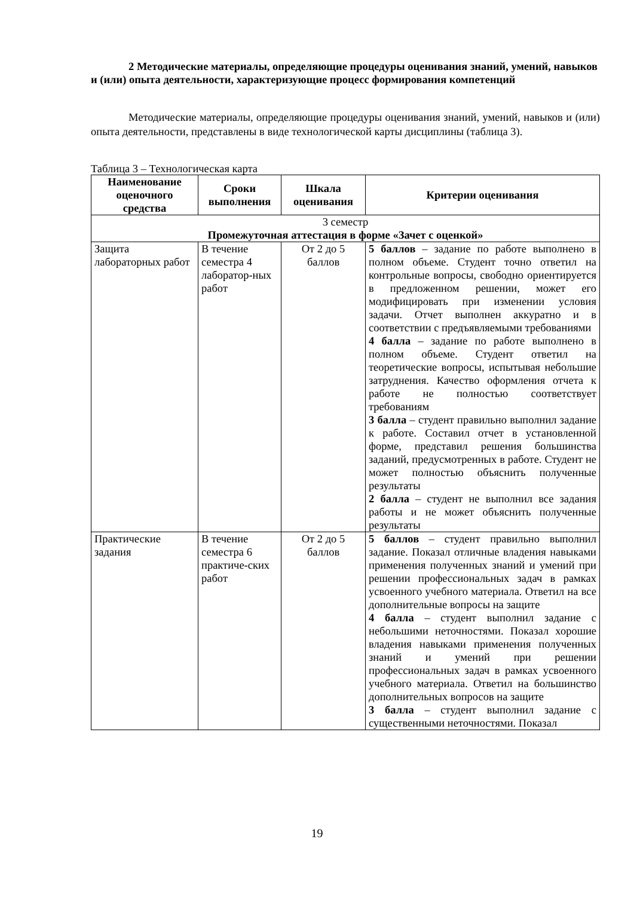2 Методические материалы, определяющие процедуры оценивания знаний, умений, навыков и (или) опыта деятельности, характеризующие процесс формирования компетенций
Методические материалы, определяющие процедуры оценивания знаний, умений, навыков и (или) опыта деятельности, представлены в виде технологической карты дисциплины (таблица 3).
Таблица 3 – Технологическая карта
| Наименование оценочного средства | Сроки выполнения | Шкала оценивания | Критерии оценивания |
| --- | --- | --- | --- |
| 3 семестр Промежуточная аттестация в форме «Зачет с оценкой» | | | |
| Защита лабораторных работ | В течение семестра 4 лаборатор-ных работ | От 2 до 5 баллов | 5 баллов – задание по работе выполнено в полном объеме. Студент точно ответил на контрольные вопросы, свободно ориентируется в предложенном решении, может его модифицировать при изменении условия задачи. Отчет выполнен аккуратно и в соответствии с предъявляемыми требованиями 4 балла – задание по работе выполнено в полном объеме. Студент ответил на теоретические вопросы, испытывая небольшие затруднения. Качество оформления отчета к работе не полностью соответствует требованиям 3 балла – студент правильно выполнил задание к работе. Составил отчет в установленной форме, представил решения большинства заданий, предусмотренных в работе. Студент не может полностью объяснить полученные результаты 2 балла – студент не выполнил все задания работы и не может объяснить полученные результаты |
| Практические задания | В течение семестра 6 практиче-ских работ | От 2 до 5 баллов | 5 баллов – студент правильно выполнил задание. Показал отличные владения навыками применения полученных знаний и умений при решении профессиональных задач в рамках усвоенного учебного материала. Ответил на все дополнительные вопросы на защите 4 балла – студент выполнил задание с небольшими неточностями. Показал хорошие владения навыками применения полученных знаний и умений при решении профессиональных задач в рамках усвоенного учебного материала. Ответил на большинство дополнительных вопросов на защите 3 балла – студент выполнил задание с существенными неточностями. Показал |
19